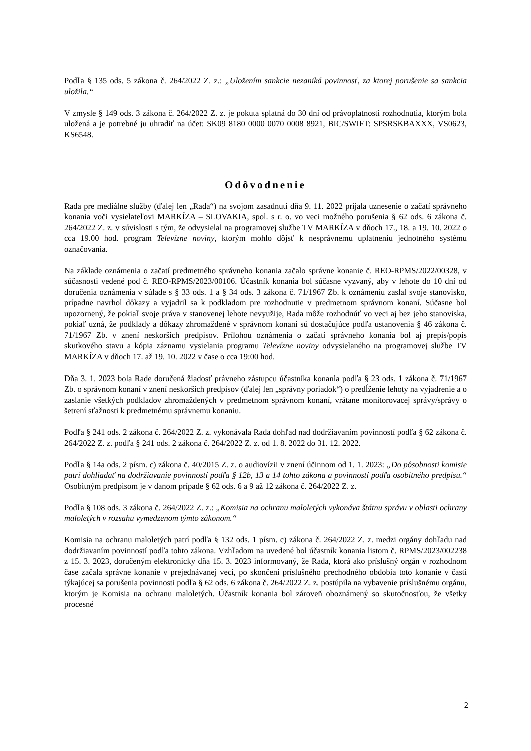Podľa § 135 ods. 5 zákona č. 264/2022 Z. z.: „Uložením sankcie nezaniká povinnosť, za ktorej porušenie sa sankcia uložila.“
V zmysle § 149 ods. 3 zákona č. 264/2022 Z. z. je pokuta splatná do 30 dní od právoplatnosti rozhodnutia, ktorým bola uložená a je potrebné ju uhradiť na účet: SK09 8180 0000 0070 0008 8921, BIC/SWIFT: SPSRSKBAXXX, VS0623, KS6548.
Odôvodnenie
Rada pre mediálne služby (ďalej len „Rada“) na svojom zasadnutí dňa 9. 11. 2022 prijala uznesenie o začatí správneho konania voči vysielateľovi MARKÍZA – SLOVAKIA, spol. s r. o. vo veci možného porušenia § 62 ods. 6 zákona č. 264/2022 Z. z. v súvislosti s tým, že odvysielal na programovej službe TV MARKÍZA v dňoch 17., 18. a 19. 10. 2022 o cca 19.00 hod. program Televízne noviny, ktorým mohlo dôjsť k nesprávnemu uplatneniu jednotného systému označovania.
Na základe oznámenia o začatí predmetného správneho konania začalo správne konanie č. REO-RPMS/2022/00328, v súčasnosti vedené pod č. REO-RPMS/2023/00106. Účastník konania bol súčasne vyzvaný, aby v lehote do 10 dní od doručenia oznámenia v súlade s § 33 ods. 1 a § 34 ods. 3 zákona č. 71/1967 Zb. k oznámeniu zaslal svoje stanovisko, prípadne navrhol dôkazy a vyjadril sa k podkladom pre rozhodnutie v predmetnom správnom konaní. Súčasne bol upozornený, že pokiaľ svoje práva v stanovenej lehote nevyužije, Rada môže rozhodnúť vo veci aj bez jeho stanoviska, pokiaľ uzná, že podklady a dôkazy zhromaždené v správnom konaní sú dostačujúce podľa ustanovenia § 46 zákona č. 71/1967 Zb. v znení neskorších predpisov. Prílohou oznámenia o začatí správneho konania bol aj prepis/popis skutkového stavu a kópia záznamu vysielania programu Televízne noviny odvysielaného na programovej službe TV MARKÍZA v dňoch 17. až 19. 10. 2022 v čase o cca 19:00 hod.
Dňa 3. 1. 2023 bola Rade doručená žiadosť právneho zástupcu účastníka konania podľa § 23 ods. 1 zákona č. 71/1967 Zb. o správnom konaní v znení neskorších predpisov (ďalej len „správny poriadok“) o predĺženie lehoty na vyjadrenie a o zaslanie všetkých podkladov zhromaždených v predmetnom správnom konaní, vrátane monitorovacej správy/správy o šetrení sťažnosti k predmetnému správnemu konaniu.
Podľa § 241 ods. 2 zákona č. 264/2022 Z. z. vykonávala Rada dohľad nad dodržiavaním povinností podľa § 62 zákona č. 264/2022 Z. z. podľa § 241 ods. 2 zákona č. 264/2022 Z. z. od 1. 8. 2022 do 31. 12. 2022.
Podľa § 14a ods. 2 písm. c) zákona č. 40/2015 Z. z. o audiovízii v znení účinnom od 1. 1. 2023: „Do pôsobnosti komisie patrí dohliadať na dodržiavanie povinností podľa § 12b, 13 a 14 tohto zákona a povinností podľa osobitného predpisu.“ Osobitným predpisom je v danom prípade § 62 ods. 6 a 9 až 12 zákona č. 264/2022 Z. z.
Podľa § 108 ods. 3 zákona č. 264/2022 Z. z.: „Komisia na ochranu maloletých vykonáva štátnu správu v oblasti ochrany maloletých v rozsahu vymedzenom týmto zákonom.“
Komisia na ochranu maloletých patrí podľa § 132 ods. 1 písm. c) zákona č. 264/2022 Z. z. medzi orgány dohľadu nad dodržiavaním povinností podľa tohto zákona. Vzhľadom na uvedené bol účastník konania listom č. RPMS/2023/002238 z 15. 3. 2023, doručeným elektronicky dňa 15. 3. 2023 informovaný, že Rada, ktorá ako príslušný orgán v rozhodnom čase začala správne konanie v prejednávanej veci, po skončení príslušného prechodného obdobia toto konanie v časti týkajúcej sa porušenia povinnosti podľa § 62 ods. 6 zákona č. 264/2022 Z. z. postúpila na vybavenie príslušnému orgánu, ktorým je Komisia na ochranu maloletých. Účastník konania bol zároveň oboznámený so skutočnosťou, že všetky procesné
2